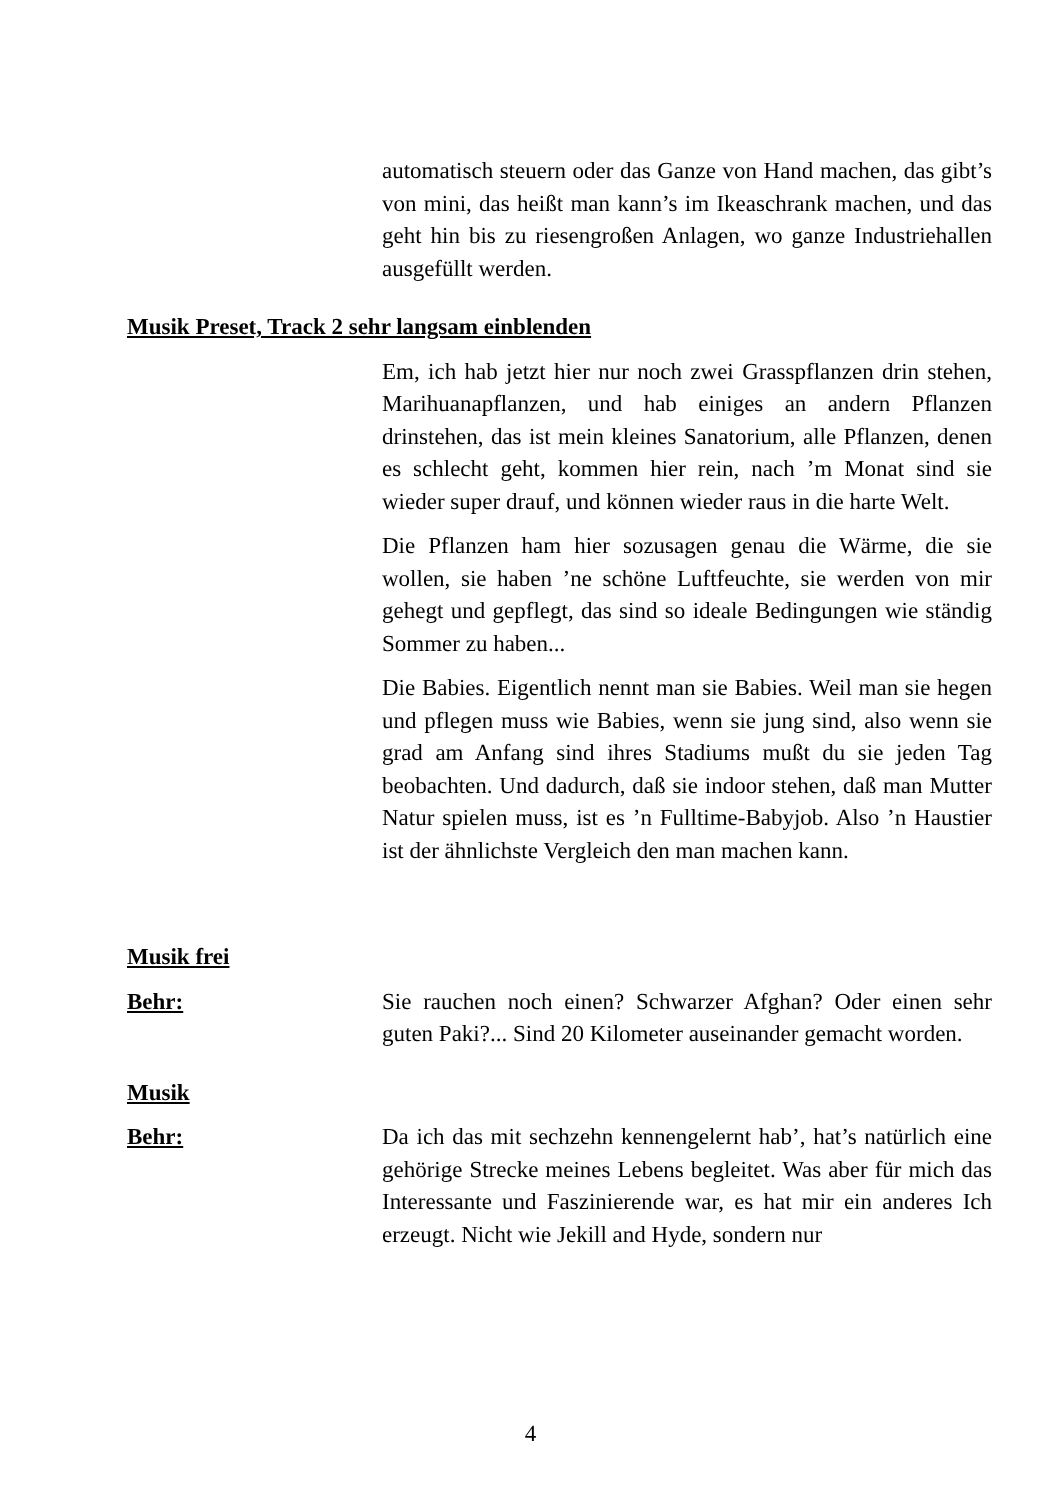automatisch steuern oder das Ganze von Hand machen, das gibt’s von mini, das heißt man kann’s im Ikeaschrank machen, und das geht hin bis zu riesengroßen Anlagen, wo ganze Industriehallen ausgefüllt werden.
Musik Preset, Track 2 sehr langsam einblenden
Em, ich hab jetzt hier nur noch zwei Grasspflanzen drin stehen, Marihuanapflanzen, und hab einiges an andern Pflanzen drinstehen, das ist mein kleines Sanatorium, alle Pflanzen, denen es schlecht geht, kommen hier rein, nach ’m Monat sind sie wieder super drauf, und können wieder raus in die harte Welt.
Die Pflanzen ham hier sozusagen genau die Wärme, die sie wollen, sie haben ’ne schöne Luftfeuchte, sie werden von mir gehegt und gepflegt, das sind so ideale Bedingungen wie ständig Sommer zu haben...
Die Babies. Eigentlich nennt man sie Babies. Weil man sie hegen und pflegen muss wie Babies, wenn sie jung sind, also wenn sie grad am Anfang sind ihres Stadiums mußt du sie jeden Tag beobachten. Und dadurch, daß sie indoor stehen, daß man Mutter Natur spielen muss, ist es ’n Fulltime-Babyjob. Also ’n Haustier ist der ähnlichste Vergleich den man machen kann.
Musik frei
Behr: Sie rauchen noch einen? Schwarzer Afghan? Oder einen sehr guten Paki?... Sind 20 Kilometer auseinander gemacht worden.
Musik
Behr: Da ich das mit sechzehn kennengelernt hab’, hat’s natürlich eine gehörige Strecke meines Lebens begleitet. Was aber für mich das Interessante und Faszinierende war, es hat mir ein anderes Ich erzeugt. Nicht wie Jekill and Hyde, sondern nur
4